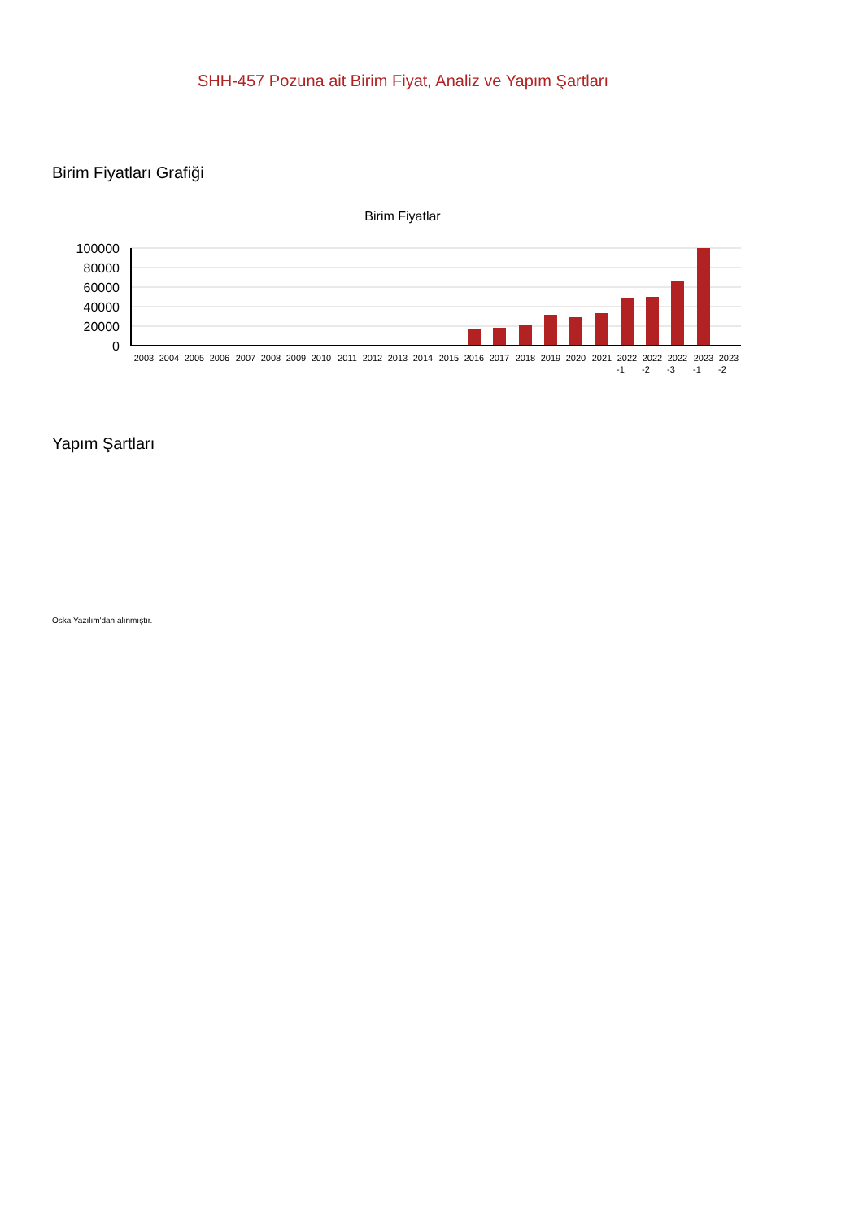SHH-457 Pozuna ait Birim Fiyat, Analiz ve Yapım Şartları
Birim Fiyatları Grafiği
Birim Fiyatlar
100000
80000
60000
40000
20000
0
2003
2004
2005
2006
2007
2008
2009
2010
2011
2012
2013
2014
2015
2016
2017
2018
2019
2020
2021
2022
2022
2022
2023
2023
-1
-2
-3
-1
-2
Yapım Şartları
Oska Yazılım'dan alınmıştır.